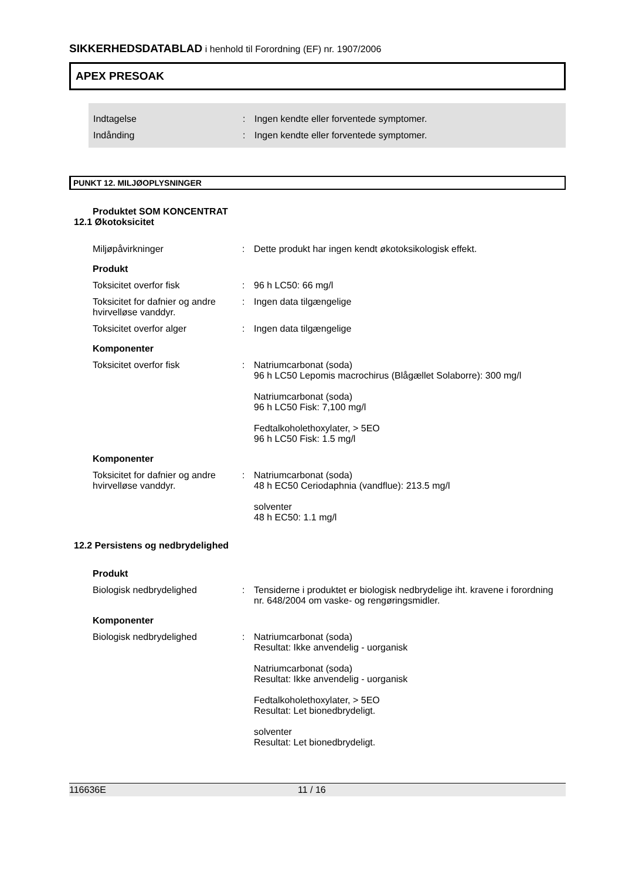SIKKERHEDSDATABLAD i henhold til Forordning (EF) nr. 1907/2006
APEX PRESOAK
Indtagelse : Ingen kendte eller forventede symptomer.
Indånding : Ingen kendte eller forventede symptomer.
PUNKT 12. MILJØOPLYSNINGER
Produktet SOM KONCENTRAT
12.1 Økotoksicitet
Miljøpåvirkninger : Dette produkt har ingen kendt økotoksikologisk effekt.
Produkt
Toksicitet overfor fisk : 96 h LC50: 66 mg/l
Toksicitet for dafnier og andre hvirvelløse vanddyr.
: Ingen data tilgængelige
Toksicitet overfor alger : Ingen data tilgængelige
Komponenter
Toksicitet overfor fisk : Natriumcarbonat (soda)
96 h LC50 Lepomis macrochirus (Blågællet Solaborre): 300 mg/l
Natriumcarbonat (soda)
96 h LC50 Fisk: 7,100 mg/l
Fedtalkoholethoxylater, > 5EO
96 h LC50 Fisk: 1.5 mg/l
Komponenter
Toksicitet for dafnier og andre hvirvelløse vanddyr.
: Natriumcarbonat (soda)
48 h EC50 Ceriodaphnia (vandflue): 213.5 mg/l
solventer
48 h EC50: 1.1 mg/l
12.2 Persistens og nedbrydelighed
Produkt
Biologisk nedbrydelighed : Tensiderne i produktet er biologisk nedbrydelige iht. kravene i forordning nr. 648/2004 om vaske- og rengøringsmidler.
Komponenter
Biologisk nedbrydelighed : Natriumcarbonat (soda)
Resultat: Ikke anvendelig - uorganisk
Natriumcarbonat (soda)
Resultat: Ikke anvendelig - uorganisk
Fedtalkoholethoxylater, > 5EO
Resultat: Let bionedbrydeligt.
solventer
Resultat: Let bionedbrydeligt.
116636E 11 / 16